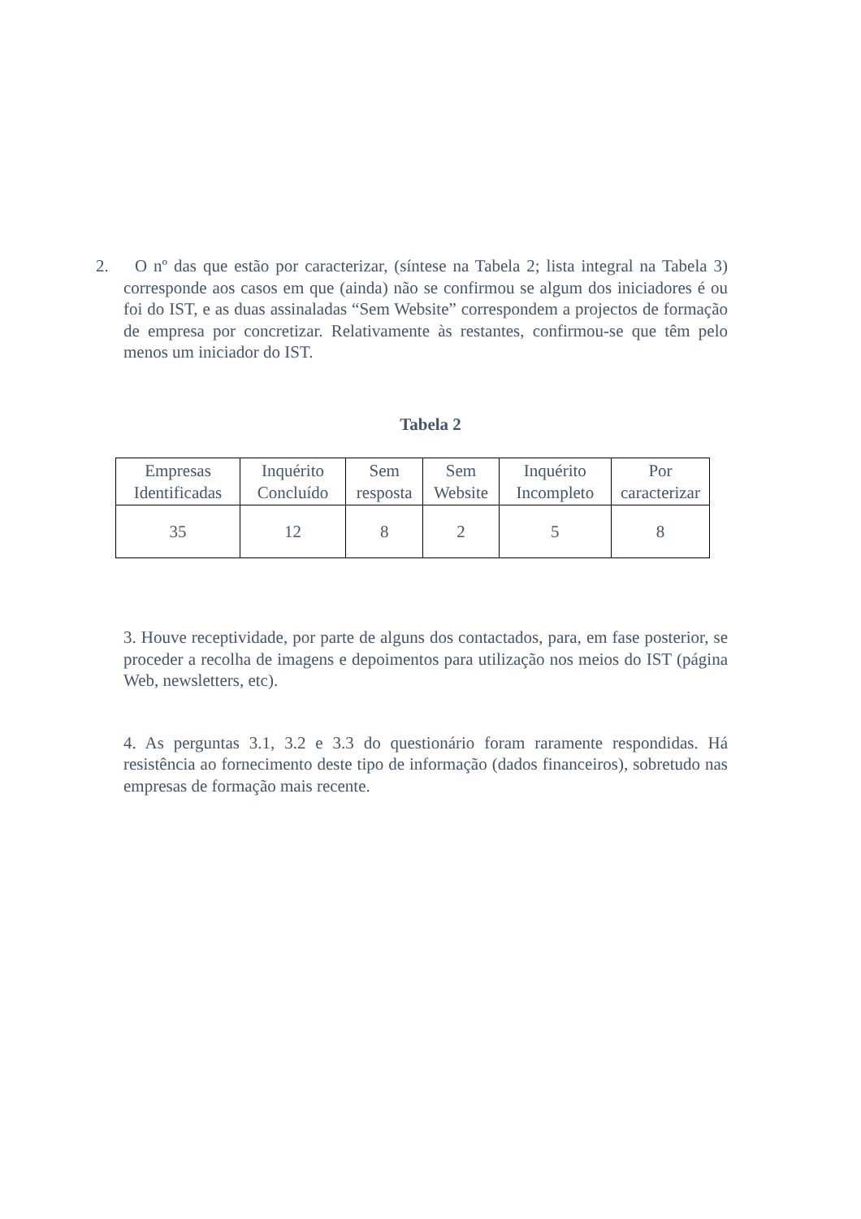2. O nº das que estão por caracterizar, (síntese na Tabela 2; lista integral na Tabela 3) corresponde aos casos em que (ainda) não se confirmou se algum dos iniciadores é ou foi do IST, e as duas assinaladas “Sem Website” correspondem a projectos de formação de empresa por concretizar. Relativamente às restantes, confirmou-se que têm pelo menos um iniciador do IST.
Tabela 2
| Empresas Identificadas | Inquérito Concluído | Sem resposta | Sem Website | Inquérito Incompleto | Por caracterizar |
| 35 | 12 | 8 | 2 | 5 | 8 |
3. Houve receptividade, por parte de alguns dos contactados, para, em fase posterior, se proceder a recolha de imagens e depoimentos para utilização nos meios do IST (página Web, newsletters, etc).
4. As perguntas 3.1, 3.2 e 3.3 do questionário foram raramente respondidas. Há resistência ao fornecimento deste tipo de informação (dados financeiros), sobretudo nas empresas de formação mais recente.